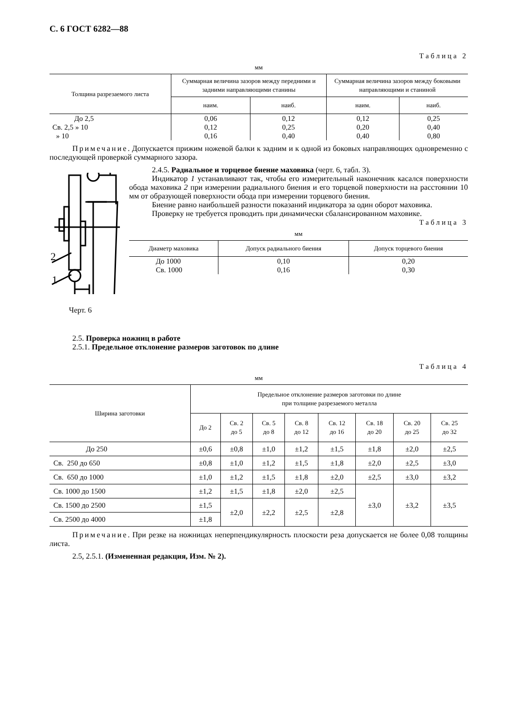С. 6 ГОСТ 6282—88
Таблица 2
мм
| Толщина разрезаемого листа | Суммарная величина зазоров между передними и задними направляющими станины | | Суммарная величина зазоров между боковыми направляющими и станиной | |
| --- | --- | --- | --- | --- |
| | наим. | наиб. | наим. | наиб. |
| До 2,5 Св. 2,5 » 10 » 10 | 0,06 0,12 0,16 | 0,12 0,25 0,40 | 0,12 0,20 0,40 | 0,25 0,40 0,80 |
Примечание. Допускается прижим ножевой балки к задним и к одной из боковых направляющих одновременно с последующей проверкой суммарного зазора.
2
1
Черт. 6
2.4.5. Радиальное и торцевое биение маховика (черт. 6, табл. 3).
Индикатор 1 устанавливают так, чтобы его измерительный наконечник касался поверхности обода маховика 2 при измерении радиального биения и его торцевой поверхности на расстоянии 10 мм от образующей поверхности обода при измерении торцевого биения.
Биение равно наибольшей разности показаний индикатора за один оборот маховика.
Проверку не требуется проводить при динамически сбалансированном маховике.
Таблица 3
мм
| Диаметр маховика | Допуск радиального биения | Допуск торцевого биения |
| --- | --- | --- |
| До 1000 Св. 1000 | 0,10 0,16 | 0,20 0,30 |
2.5. Проверка ножниц в работе
2.5.1. Предельное отклонение размеров заготовок по длине
Таблица 4
мм
| Ширина заготовки | Предельное отклонение размеров заготовки по длине при толщине разрезаемого металла | | | | | | | |
| --- | --- | --- | --- | --- | --- | --- | --- | --- |
| | До 2 | Св. 2 до 5 | Св. 5 до 8 | Св. 8 до 12 | Св. 12 до 16 | Св. 18 до 20 | Св. 20 до 25 | Св. 25 до 32 |
| До 250 | ±0,6 | ±0,8 | ±1,0 | ±1,2 | ±1,5 | ±1,8 | ±2,0 | ±2,5 |
| Св. 250 до 650 | ±0,8 | ±1,0 | ±1,2 | ±1,5 | ±1,8 | ±2,0 | ±2,5 | ±3,0 |
| Св. 650 до 1000 | ±1,0 | ±1,2 | ±1,5 | ±1,8 | ±2,0 | ±2,5 | ±3,0 | ±3,2 |
| Св. 1000 до 1500 | ±1,2 | ±1,5 | ±1,8 | ±2,0 | ±2,5 | ±3,0 | ±3,2 | ±3,5 |
| Св. 1500 до 2500 | ±1,5 | ±2,0 | ±2,2 | ±2,5 | ±2,8 | | | |
| Св. 2500 до 4000 | ±1,8 | | | | | | | |
Примечание. При резке на ножницах неперпендикулярность плоскости реза допускается не более 0,08 толщины листа.
2.5, 2.5.1. (Измененная редакция, Изм. № 2).